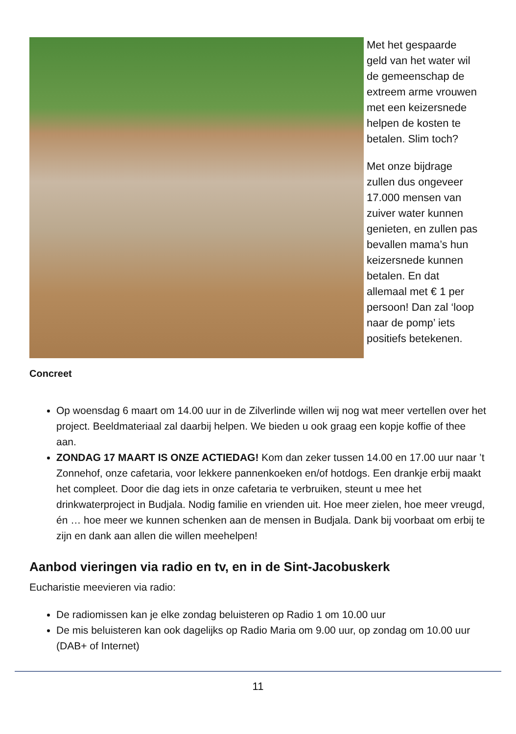Met het gespaarde geld van het water wil de gemeenschap de extreem arme vrouwen met een keizersnede helpen de kosten te betalen. Slim toch?
Met onze bijdrage zullen dus ongeveer 17.000 mensen van zuiver water kunnen genieten, en zullen pas bevallen mama’s hun keizersnede kunnen betalen. En dat allemaal met € 1 per persoon! Dan zal ‘loop naar de pomp’ iets positiefs betekenen.
Concreet
Op woensdag 6 maart om 14.00 uur in de Zilverlinde willen wij nog wat meer vertellen over het project. Beeldmateriaal zal daarbij helpen. We bieden u ook graag een kopje koffie of thee aan.
ZONDAG 17 MAART IS ONZE ACTIEDAG! Kom dan zeker tussen 14.00 en 17.00 uur naar ’t Zonnehof, onze cafetaria, voor lekkere pannenkoeken en/of hotdogs. Een drankje erbij maakt het compleet. Door die dag iets in onze cafetaria te verbruiken, steunt u mee het drinkwaterproject in Budjala. Nodig familie en vrienden uit. Hoe meer zielen, hoe meer vreugd, én … hoe meer we kunnen schenken aan de mensen in Budjala. Dank bij voorbaat om erbij te zijn en dank aan allen die willen meehelpen!
Aanbod vieringen via radio en tv, en in de Sint-Jacobuskerk
Eucharistie meevieren via radio:
De radiomissen kan je elke zondag beluisteren op Radio 1 om 10.00 uur
De mis beluisteren kan ook dagelijks op Radio Maria om 9.00 uur, op zondag om 10.00 uur (DAB+ of Internet)
11